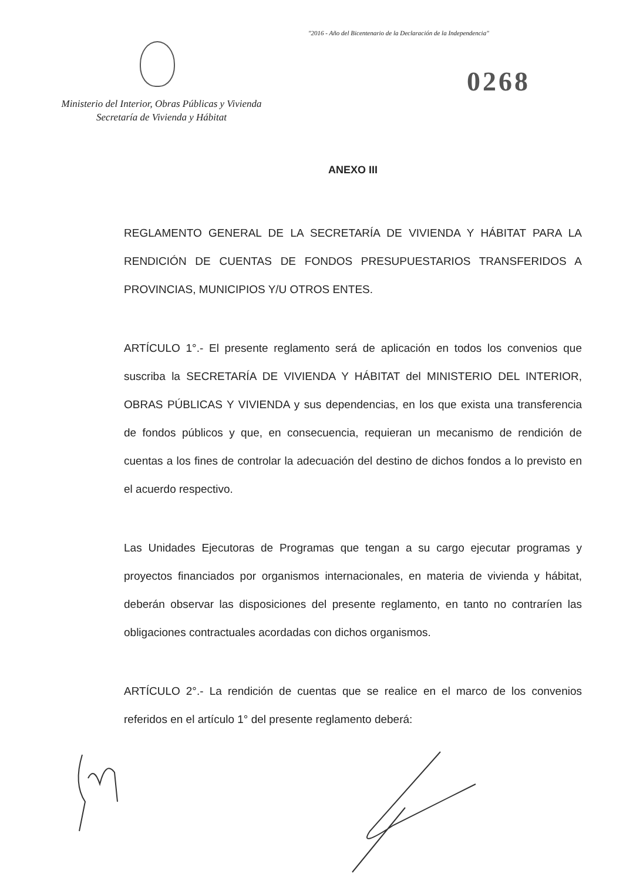"2016 - Año del Bicentenario de la Declaración de la Independencia"
Ministerio del Interior, Obras Públicas y Vivienda
Secretaría de Vivienda y Hábitat
0268
ANEXO III
REGLAMENTO GENERAL DE LA SECRETARÍA DE VIVIENDA Y HÁBITAT PARA LA RENDICIÓN DE CUENTAS DE FONDOS PRESUPUESTARIOS TRANSFERIDOS A PROVINCIAS, MUNICIPIOS Y/U OTROS ENTES.
ARTÍCULO 1°.- El presente reglamento será de aplicación en todos los convenios que suscriba la SECRETARÍA DE VIVIENDA Y HÁBITAT del MINISTERIO DEL INTERIOR, OBRAS PÚBLICAS Y VIVIENDA y sus dependencias, en los que exista una transferencia de fondos públicos y que, en consecuencia, requieran un mecanismo de rendición de cuentas a los fines de controlar la adecuación del destino de dichos fondos a lo previsto en el acuerdo respectivo.
Las Unidades Ejecutoras de Programas que tengan a su cargo ejecutar programas y proyectos financiados por organismos internacionales, en materia de vivienda y hábitat, deberán observar las disposiciones del presente reglamento, en tanto no contraríen las obligaciones contractuales acordadas con dichos organismos.
ARTÍCULO 2°.- La rendición de cuentas que se realice en el marco de los convenios referidos en el artículo 1° del presente reglamento deberá: